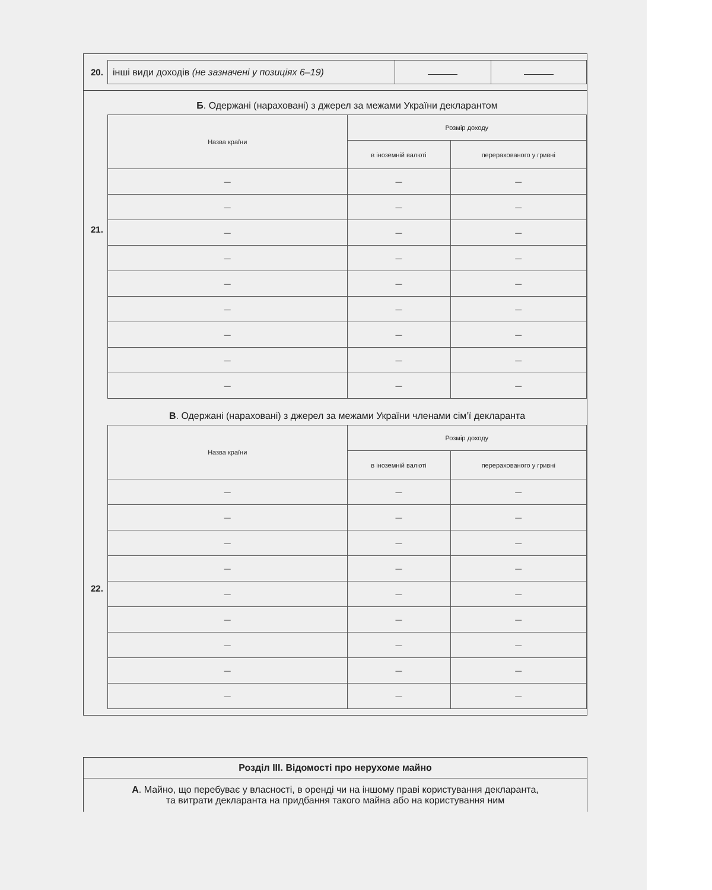20.
| інші види доходів (не зазначені у позиціях 6–19) | | |
Б. Одержані (нараховані) з джерел за межами України декларантом
21.
| Назва країни | Розмір доходу | |
| --- | --- | --- |
| | в іноземній валюті | перерахованого у гривні |
| — | — | — |
| — | — | — |
| — | — | — |
| — | — | — |
| — | — | — |
| — | — | — |
| — | — | — |
| — | — | — |
| — | — | — |
В. Одержані (нараховані) з джерел за межами України членами сім’ї декларанта
22.
| Назва країни | Розмір доходу | |
| --- | --- | --- |
| | в іноземній валюті | перерахованого у гривні |
| — | — | — |
| — | — | — |
| — | — | — |
| — | — | — |
| — | — | — |
| — | — | — |
| — | — | — |
| — | — | — |
| — | — | — |
Розділ III. Відомості про нерухоме майно
А. Майно, що перебуває у власності, в оренді чи на іншому праві користування декларанта,
та витрати декларанта на придбання такого майна або на користування ним